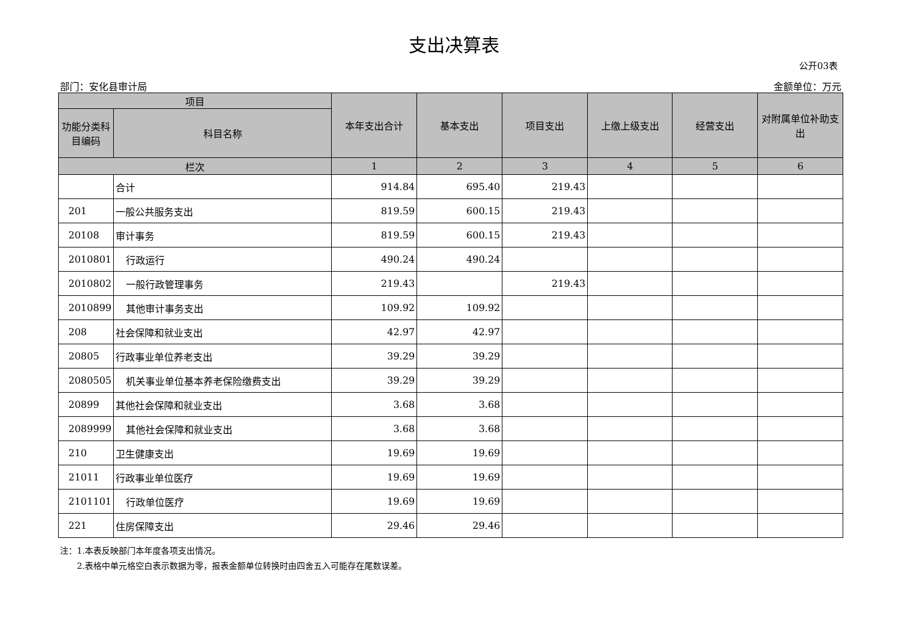支出决算表
公开03表
部门：安化县审计局 金额单位：万元
| 项目 | | 本年支出合计 | 基本支出 | 项目支出 | 上缴上级支出 | 经营支出 | 对附属单位补助支出 |
| --- | --- | --- | --- | --- | --- | --- | --- |
| 功能分类科目编码 | 科目名称 | | | | | | |
| 栏次 | | 1 | 2 | 3 | 4 | 5 | 6 |
| | 合计 | 914.84 | 695.40 | 219.43 | | | |
| 201 | 一般公共服务支出 | 819.59 | 600.15 | 219.43 | | | |
| 20108 | 审计事务 | 819.59 | 600.15 | 219.43 | | | |
| 2010801 | 行政运行 | 490.24 | 490.24 | | | | |
| 2010802 | 一般行政管理事务 | 219.43 | | 219.43 | | | |
| 2010899 | 其他审计事务支出 | 109.92 | 109.92 | | | | |
| 208 | 社会保障和就业支出 | 42.97 | 42.97 | | | | |
| 20805 | 行政事业单位养老支出 | 39.29 | 39.29 | | | | |
| 2080505 | 机关事业单位基本养老保险缴费支出 | 39.29 | 39.29 | | | | |
| 20899 | 其他社会保障和就业支出 | 3.68 | 3.68 | | | | |
| 2089999 | 其他社会保障和就业支出 | 3.68 | 3.68 | | | | |
| 210 | 卫生健康支出 | 19.69 | 19.69 | | | | |
| 21011 | 行政事业单位医疗 | 19.69 | 19.69 | | | | |
| 2101101 | 行政单位医疗 | 19.69 | 19.69 | | | | |
| 221 | 住房保障支出 | 29.46 | 29.46 | | | | |
注：1.本表反映部门本年度各项支出情况。
　　2.表格中单元格空白表示数据为零，报表金额单位转换时由四舍五入可能存在尾数误差。